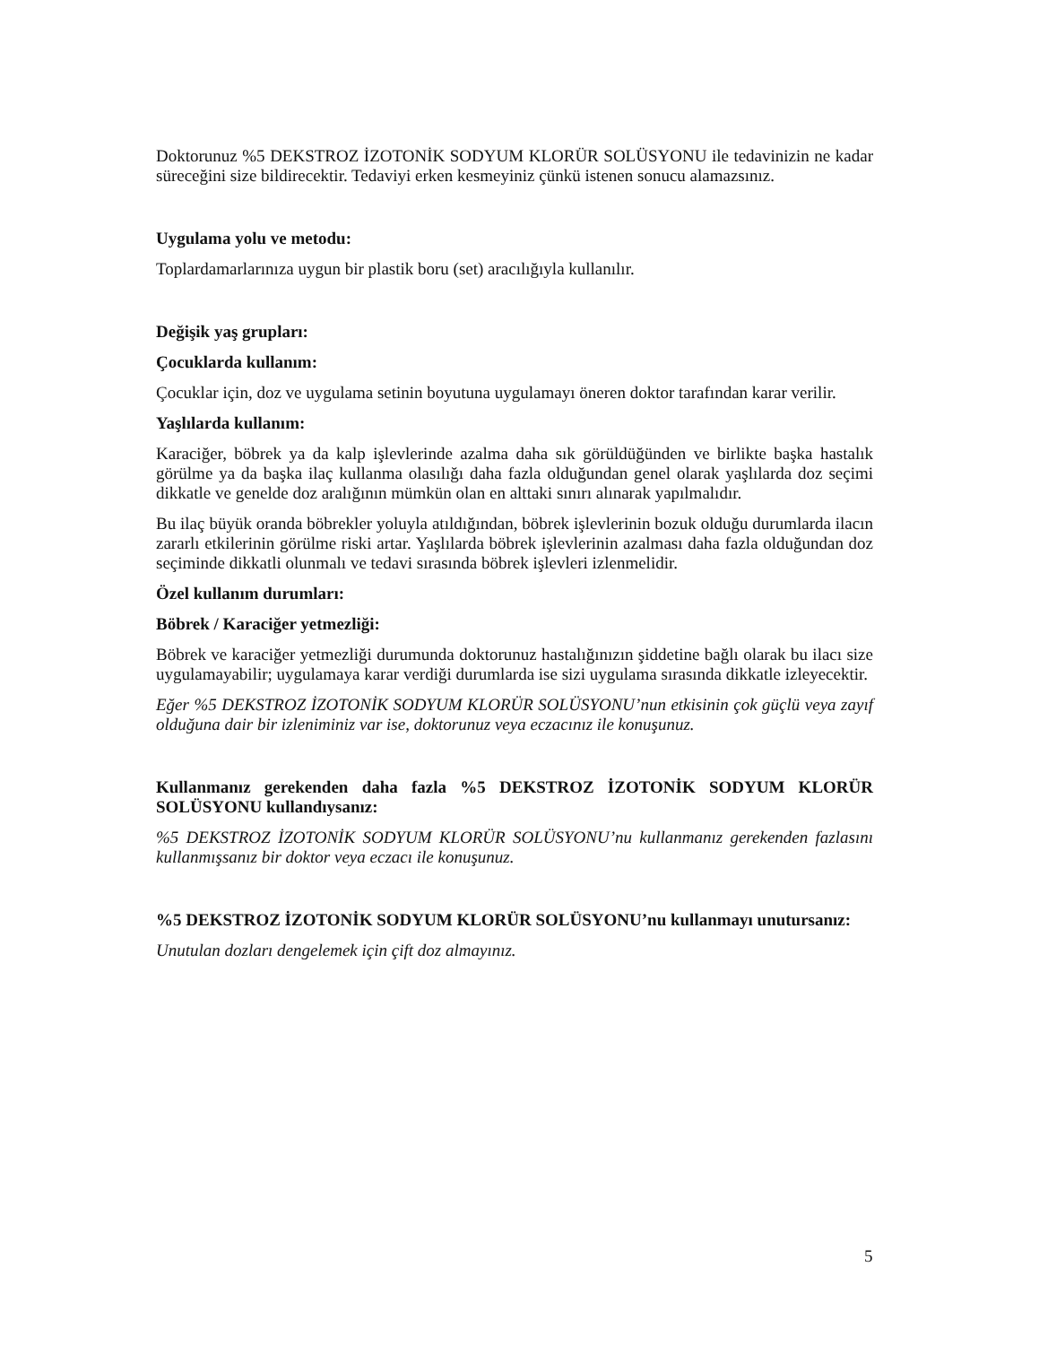Doktorunuz %5 DEKSTROZ İZOTONİK SODYUM KLORÜR SOLÜSYONU ile tedavinizin ne kadar süreceğini size bildirecektir. Tedaviyi erken kesmeyiniz çünkü istenen sonucu alamazsınız.
Uygulama yolu ve metodu:
Toplardamarlarınıza uygun bir plastik boru (set) aracılığıyla kullanılır.
Değişik yaş grupları:
Çocuklarda kullanım:
Çocuklar için, doz ve uygulama setinin boyutuna uygulamayı öneren doktor tarafından karar verilir.
Yaşlılarda kullanım:
Karaciğer, böbrek ya da kalp işlevlerinde azalma daha sık görüldüğünden ve birlikte başka hastalık görülme ya da başka ilaç kullanma olasılığı daha fazla olduğundan genel olarak yaşlılarda doz seçimi dikkatle ve genelde doz aralığının mümkün olan en alttaki sınırı alınarak yapılmalıdır.
Bu ilaç büyük oranda böbrekler yoluyla atıldığından, böbrek işlevlerinin bozuk olduğu durumlarda ilacın zararlı etkilerinin görülme riski artar. Yaşlılarda böbrek işlevlerinin azalması daha fazla olduğundan doz seçiminde dikkatli olunmalı ve tedavi sırasında böbrek işlevleri izlenmelidir.
Özel kullanım durumları:
Böbrek / Karaciğer yetmezliği:
Böbrek ve karaciğer yetmezliği durumunda doktorunuz hastalığınızın şiddetine bağlı olarak bu ilacı size uygulamayabilir; uygulamaya karar verdiği durumlarda ise sizi uygulama sırasında dikkatle izleyecektir.
Eğer %5 DEKSTROZ İZOTONİK SODYUM KLORÜR SOLÜSYONU’nun etkisinin çok güçlü veya zayıf olduğuna dair bir izleniminiz var ise, doktorunuz veya eczacınız ile konuşunuz.
Kullanmanız gerekenden daha fazla %5 DEKSTROZ İZOTONİK SODYUM KLORÜR SOLÜSYONU kullandıysanız:
%5 DEKSTROZ İZOTONİK SODYUM KLORÜR SOLÜSYONU’nu kullanmanız gerekenden fazlasını kullanmışsanız bir doktor veya eczacı ile konuşunuz.
%5 DEKSTROZ İZOTONİK SODYUM KLORÜR SOLÜSYONU’nu kullanmayı unutursanız:
Unutulan dozları dengelemek için çift doz almayınız.
5